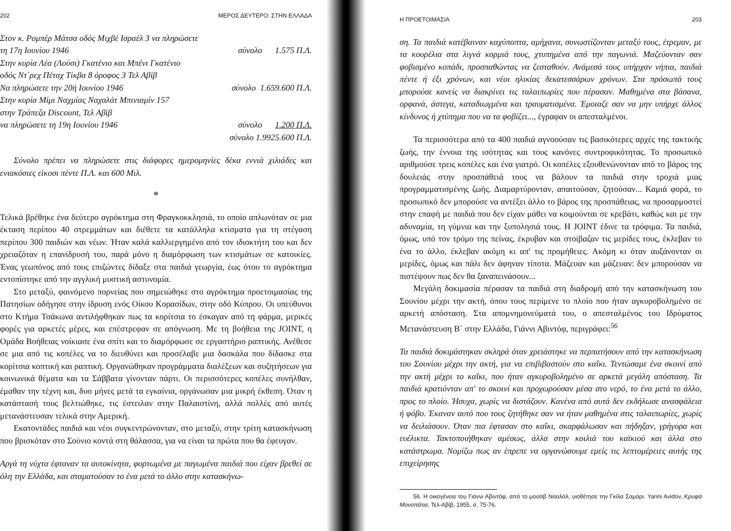202 ΜΕΡΟΣ ΔΕΥΤΕΡΟ: ΣΤΗΝ ΕΛΛΑΔΑ
Στον κ. Ρομπέρ Μάτσα οδός Μιχβέ Ισραέλ 3 να πληρώσετε
τη 17η Ιουνίου 1946 σύνολο 1.575 Π.Λ.
Στην κυρία Λέα (Λούσι) Γκατένιο και Μπένι Γκατένιο
οδός Ντ΄ρεχ Πέταχ Τίκβα 8 όροφος 3 Τελ Αβίβ
Να πληρώσετε την 20ή Ιουνίου 1946 σύνολο 1.659.600 Π.Λ.
Στην κυρία Μίμι Ναχμίας Ναχαλάτ Μπινιαμίν 157
στην Τράπεζα Discount, Τελ Αβίβ
να πληρώσετε τη 19η Ιουνίου 1946 σύνολο 1.200 Π.Λ.
σύνολο 1.9925.600 Π.Λ.
Σύνολο πρέπει να πληρώσετε στις διάφορες ημερομηνίες δέκα εννιά χιλιάδες και ενιακόσιες είκοσι πέντε Π.Λ. και 600 Μιλ.
*
Τελικά βρέθηκε ένα δεύτερο αγρόκτημα στη Φραγκοκκλησιά, το οποίο απλωνόταν σε μια έκταση περίπου 40 στρεμμάτων και διέθετε τα κατάλληλα κτίσματα για τη στέγαση περίπου 300 παιδιών και νέων. Ήταν καλά καλλιεργημένο από τον ιδιοκτήτη του και δεν χρειαζόταν η επανίδρυσή του, παρά μόνο η διαμόρφωση των κτισμάτων σε κατοικίες. Ένας γεωπόνος από τους επιζώντες δίδαξε στα παιδιά γεωργία, έως ότου το αγρόκτημα εντοπίστηκε από την αγγλική μυστική αστυνομία.
Στο μεταξύ, φαινόμενο πορνείας που σημειώθηκε στο αγρόκτημα προετοιμασίας της Πατησίων οδήγησε στην ίδρυση ενός Οίκου Κορασίδων, στην οδό Κύπρου. Οι υπεύθυνοι στο Κτήμα Τσάκωνα αντιλήφθηκαν πως τα κορίτσια το έσκαγαν από τη φάρμα, μερικές φορές για αρκετές μέρες, και επέστρεφαν σε απόγνωση. Με τη βοήθεια της JOINT, η Ομάδα Βοήθειας νοίκιασε ένα σπίτι και το διαμόρφωσε σε εργαστήριο ραπτικής. Ανέθεσε σε μια από τις κοπέλες να το διευθύνει και προσέλαβε μια δασκάλα που δίδασκε στα κορίτσια κοπτική και ραπτική. Οργανώθηκαν προγράμματα διαλέξεων και συζητήσεων για κοινωνικά θέματα και τα Σάββατα γίνονταν πάρτι. Οι περισσότερες κοπέλες συνήλθαν, έμαθαν την τέχνη και, δυο μήνες μετά τα εγκαίνια, οργάνωσαν μια μικρή έκθεση. Όταν η κατάστασή τους βελτιώθηκε, τις έστειλαν στην Παλαιστίνη, αλλά πολλές από αυτές μετανάστευσαν τελικά στην Αμερική.
Εκατοντάδες παιδιά και νέοι συγκεντρώνονταν, στο μεταξύ, στην τρίτη κατασκήνωση που βρισκόταν στο Σούνιο κοντά στη θάλασσα, για να είναι τα πρώτα που θα έφευγαν.
Αργά τη νύχτα έφταναν τα αυτοκίνητα, φορτωμένα με παγωμένα παιδιά που είχαν βρεθεί σε όλη την Ελλάδα, και σταματούσαν το ένα μετά το άλλο στην κατασκήνω-
Η ΠΡΟΕΤΟΙΜΑΣΙΑ 203
ση. Τα παιδιά κατέβαιναν καχύποπτα, αμήχανα, συνωστίζονταν μεταξύ τους, έτρεμαν, με τα κουρέλια στα λιγνά κορμιά τους, χτυπημένα από την παγωνιά. Μαζεύονταν σαν φοβισμένο κοπάδι, προσπαθώντας να ζεσταθούν. Ανάμεσά τους υπήρχαν νήπια, παιδιά πέντε ή έξι χρόνων, και νέοι ηλικίας δεκατεσσάρων χρόνων. Στα πρόσωπά τους μπορούσε κανείς να διακρίνει τις ταλαιπωρίες που πέρασαν. Μαθημένα στα βάσανα, ορφανά, άστεγα, καταδιωγμένα και τραυματισμένα. Έμοιαζε σαν να μην υπήρχε άλλος κίνδυνος ή χτύπημα που να τα φοβίζει..., έγραφαν οι απεσταλμένοι.
Τα περισσότερα από τα 400 παιδιά αγνοούσαν τις βασικότερες αρχές της τακτικής ζωής, την έννοια της ισότητας και τους κανόνες συντροφικότητας. Το προσωπικό αριθμούσε τρεις κοπέλες και ένα γιατρό. Οι κοπέλες εξουθενώνονταν από το βάρος της δουλειάς στην προσπάθειά τους να βάλουν τα παιδιά στην τροχιά μιας προγραμματισμένης ζωής. Διαμαρτύρονταν, απαιτούσαν, ζητούσαν... Καμιά φορά, το προσωπικό δεν μπορούσε να αντέξει άλλο το βάρος της προσπάθειας, να προσαρμοστεί στην επαφή με παιδιά που δεν είχαν μάθει να κοιμούνται σε κρεβάτι, καθώς και με την αδυναμία, τη γύμνια και την ξυπολησιά τους. Η JOINT έδινε τα τρόφιμα. Τα παιδιά, όμως, υπό τον τρόμο της πείνας, έκρυβαν και στοίβαζαν τις μερίδες τους, έκλεβαν το ένα το άλλο, έκλεβαν ακόμη κι απ' τις προμήθειες. Ακόμη κι όταν αυξάνονταν οι μερίδες, όμως και πάλι δεν άφηναν τίποτα. Μάζευαν και μάζευαν: δεν μπορούσαν να πιστέψουν πως δεν θα ξαναπεινάσουν...
Μεγάλη δοκιμασία πέρασαν τα παιδιά στη διαδρομή από την κατασκήνωση του Σουνίου μέχρι την ακτή, όπου τους περίμενε το πλοίο που ήταν αγκυροβολημένο σε αρκετή απόσταση. Στα απομνημονεύματά του, ο απεσταλμένος του Ιδρύματος Μετανάστευση Β΄ στην Ελλάδα, Γιάννι Αβιντόφ, περιγράφει:<sup>56</sup>
Τα παιδιά δοκιμάστηκαν σκληρά όταν χρειάστηκε να περπατήσουν από την κατασκήνωση του Σουνίου μέχρι την ακτή, για να επιβιβαστούν στο καΐκι. Τεντώσαμε ένα σκοινί από την ακτή μέχρι το καΐκι, που ήταν αγκυροβολημένο σε αρκετά μεγάλη απόσταση. Τα παιδιά κρατιόνταν απ' το σκοινί και προχωρούσαν μέσα στο νερό, το ένα μετά το άλλο, προς το πλοίο. Ήσυχα, χωρίς να διστάζουν. Κανένα από αυτά δεν εκδήλωσε ανασφάλεια ή φόβο. Έκαναν αυτό που τους ζητήθηκε σαν να ήταν μαθημένα στις ταλαιπωρίες, χωρίς να δειλιάσουν. Όταν πια έφτασαν στο καΐκι, σκαρφάλωσαν και πήδηξαν, γρήγορα και ευέλικτα. Τακτοποιήθηκαν αμέσως, άλλα στην κοιλιά του καϊκιού και άλλα στο κατάστρωμα. Νομίζω πως αν έπρεπε να οργανώσουμε εμείς τις λεπτομέρειες αυτής της επιχείρησης
56. Η οικογένεια του Γιάννι Αβιντόφ, από το μοσάβ Νααλάλ, υιοθέτησε την Γκίλα Σαμάρι. Yanni Avidov, Κρυφά Μονοπάτια, Τελ-Αβίβ, 1955, σ. 75-76.